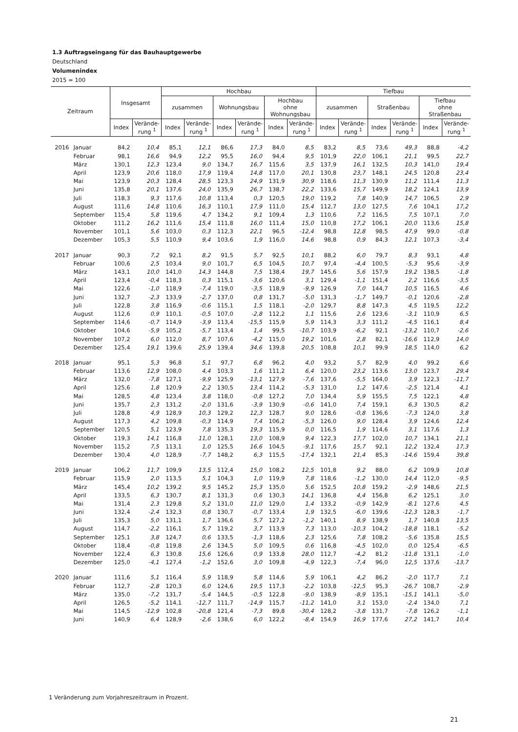1.3 Auftragseingang für das Bauhauptgewerbe
Deutschland
Volumenindex
2015 = 100
| Zeitraum | | Insgesamt | | Hochbau | | | | | | Tiefbau | | | | | |
| --- | --- | --- | --- | --- | --- | --- | --- | --- | --- | --- | --- | --- | --- | --- | --- |
| | | | | zusammen | | Wohnungsbau | | Hochbau ohne Wohnungsbau | | zusammen | | Straßenbau | | Tiefbau ohne Straßenbau | |
| | | Index | Verände- rung <sup>1</sup> | Index | Verände- rung <sup>1</sup> | Index | Verände- rung <sup>1</sup> | Index | Verände- rung <sup>1</sup> | Index | Verände- rung <sup>1</sup> | Index | Verände- rung <sup>1</sup> | Index | Verände- rung <sup>1</sup> |
| 2016 | Januar | 84,2 | 10,4 | 85,1 | 12,1 | 86,6 | 17,3 | 84,0 | 8,5 | 83,2 | 8,5 | 73,6 | 49,3 | 88,8 | -4,2 |
| | Februar | 98,1 | 16,6 | 94,9 | 12,2 | 95,5 | 16,0 | 94,4 | 9,5 | 101,9 | 22,0 | 106,1 | 21,1 | 99,5 | 22,7 |
| | März | 130,1 | 12,3 | 123,4 | 9,0 | 134,7 | 16,7 | 115,6 | 3,5 | 137,9 | 16,1 | 132,5 | 10,3 | 141,0 | 19,4 |
| | April | 123,9 | 20,6 | 118,0 | 17,9 | 119,4 | 14,8 | 117,0 | 20,1 | 130,8 | 23,7 | 148,1 | 24,5 | 120,8 | 23,4 |
| | Mai | 123,9 | 20,3 | 128,4 | 28,5 | 123,3 | 24,9 | 131,9 | 30,9 | 118,6 | 11,3 | 130,9 | 11,2 | 111,4 | 11,3 |
| | Juni | 135,8 | 20,1 | 137,6 | 24,0 | 135,9 | 26,7 | 138,7 | 22,2 | 133,6 | 15,7 | 149,9 | 18,2 | 124,1 | 13,9 |
| | Juli | 118,3 | 9,3 | 117,6 | 10,8 | 113,4 | 0,3 | 120,5 | 19,0 | 119,2 | 7,8 | 140,9 | 14,7 | 106,5 | 2,9 |
| | August | 111,6 | 14,8 | 110,6 | 16,3 | 110,1 | 17,9 | 111,0 | 15,4 | 112,7 | 13,0 | 127,5 | 7,6 | 104,1 | 17,2 |
| | September | 115,4 | 5,8 | 119,6 | 4,7 | 134,2 | 9,1 | 109,4 | 1,3 | 110,6 | 7,2 | 116,5 | 7,5 | 107,1 | 7,0 |
| | Oktober | 111,2 | 16,2 | 111,6 | 15,4 | 111,8 | 16,0 | 111,4 | 15,0 | 110,8 | 17,2 | 106,1 | 20,0 | 113,6 | 15,8 |
| | November | 101,1 | 5,6 | 103,0 | 0,3 | 112,3 | 22,1 | 96,5 | -12,4 | 98,8 | 12,8 | 98,5 | 47,9 | 99,0 | -0,8 |
| | Dezember | 105,3 | 5,5 | 110,9 | 9,4 | 103,6 | 1,9 | 116,0 | 14,6 | 98,8 | 0,9 | 84,3 | 12,1 | 107,3 | -3,4 |
| 2017 | Januar | 90,3 | 7,2 | 92,1 | 8,2 | 91,5 | 5,7 | 92,5 | 10,1 | 88,2 | 6,0 | 79,7 | 8,3 | 93,1 | 4,8 |
| | Februar | 100,6 | 2,5 | 103,4 | 9,0 | 101,7 | 6,5 | 104,5 | 10,7 | 97,4 | -4,4 | 100,5 | -5,3 | 95,6 | -3,9 |
| | März | 143,1 | 10,0 | 141,0 | 14,3 | 144,8 | 7,5 | 138,4 | 19,7 | 145,6 | 5,6 | 157,9 | 19,2 | 138,5 | -1,8 |
| | April | 123,4 | -0,4 | 118,3 | 0,3 | 115,1 | -3,6 | 120,6 | 3,1 | 129,4 | -1,1 | 151,4 | 2,2 | 116,6 | -3,5 |
| | Mai | 122,6 | -1,0 | 118,9 | -7,4 | 119,0 | -3,5 | 118,9 | -9,9 | 126,9 | 7,0 | 144,7 | 10,5 | 116,5 | 4,6 |
| | Juni | 132,7 | -2,3 | 133,9 | -2,7 | 137,0 | 0,8 | 131,7 | -5,0 | 131,3 | -1,7 | 149,7 | -0,1 | 120,6 | -2,8 |
| | Juli | 122,8 | 3,8 | 116,9 | -0,6 | 115,1 | 1,5 | 118,1 | -2,0 | 129,7 | 8,8 | 147,3 | 4,5 | 119,5 | 12,2 |
| | August | 112,6 | 0,9 | 110,1 | -0,5 | 107,0 | -2,8 | 112,2 | 1,1 | 115,6 | 2,6 | 123,6 | -3,1 | 110,9 | 6,5 |
| | September | 114,6 | -0,7 | 114,9 | -3,9 | 113,4 | -15,5 | 115,9 | 5,9 | 114,3 | 3,3 | 111,2 | -4,5 | 116,1 | 8,4 |
| | Oktober | 104,6 | -5,9 | 105,2 | -5,7 | 113,4 | 1,4 | 99,5 | -10,7 | 103,9 | -6,2 | 92,1 | -13,2 | 110,7 | -2,6 |
| | November | 107,2 | 6,0 | 112,0 | 8,7 | 107,6 | -4,2 | 115,0 | 19,2 | 101,6 | 2,8 | 82,1 | -16,6 | 112,9 | 14,0 |
| | Dezember | 125,4 | 19,1 | 139,6 | 25,9 | 139,4 | 34,6 | 139,8 | 20,5 | 108,8 | 10,1 | 99,9 | 18,5 | 114,0 | 6,2 |
| 2018 | Januar | 95,1 | 5,3 | 96,8 | 5,1 | 97,7 | 6,8 | 96,2 | 4,0 | 93,2 | 5,7 | 82,9 | 4,0 | 99,2 | 6,6 |
| | Februar | 113,6 | 12,9 | 108,0 | 4,4 | 103,3 | 1,6 | 111,2 | 6,4 | 120,0 | 23,2 | 113,6 | 13,0 | 123,7 | 29,4 |
| | März | 132,0 | -7,8 | 127,1 | -9,9 | 125,9 | -13,1 | 127,9 | -7,6 | 137,6 | -5,5 | 164,0 | 3,9 | 122,3 | -11,7 |
| | April | 125,6 | 1,8 | 120,9 | 2,2 | 130,5 | 13,4 | 114,2 | -5,3 | 131,0 | 1,2 | 147,6 | -2,5 | 121,4 | 4,1 |
| | Mai | 128,5 | 4,8 | 123,4 | 3,8 | 118,0 | -0,8 | 127,2 | 7,0 | 134,4 | 5,9 | 155,5 | 7,5 | 122,1 | 4,8 |
| | Juni | 135,7 | 2,3 | 131,2 | -2,0 | 131,6 | -3,9 | 130,9 | -0,6 | 141,0 | 7,4 | 159,1 | 6,3 | 130,5 | 8,2 |
| | Juli | 128,8 | 4,9 | 128,9 | 10,3 | 129,2 | 12,3 | 128,7 | 9,0 | 128,6 | -0,8 | 136,6 | -7,3 | 124,0 | 3,8 |
| | August | 117,3 | 4,2 | 109,8 | -0,3 | 114,9 | 7,4 | 106,2 | -5,3 | 126,0 | 9,0 | 128,4 | 3,9 | 124,6 | 12,4 |
| | September | 120,5 | 5,1 | 123,9 | 7,8 | 135,3 | 19,3 | 115,9 | 0,0 | 116,5 | 1,9 | 114,6 | 3,1 | 117,6 | 1,3 |
| | Oktober | 119,3 | 14,1 | 116,8 | 11,0 | 128,1 | 13,0 | 108,9 | 9,4 | 122,3 | 17,7 | 102,0 | 10,7 | 134,1 | 21,1 |
| | November | 115,2 | 7,5 | 113,1 | 1,0 | 125,5 | 16,6 | 104,5 | -9,1 | 117,6 | 15,7 | 92,1 | 12,2 | 132,4 | 17,3 |
| | Dezember | 130,4 | 4,0 | 128,9 | -7,7 | 148,2 | 6,3 | 115,5 | -17,4 | 132,1 | 21,4 | 85,3 | -14,6 | 159,4 | 39,8 |
| 2019 | Januar | 106,2 | 11,7 | 109,9 | 13,5 | 112,4 | 15,0 | 108,2 | 12,5 | 101,8 | 9,2 | 88,0 | 6,2 | 109,9 | 10,8 |
| | Februar | 115,9 | 2,0 | 113,5 | 5,1 | 104,3 | 1,0 | 119,9 | 7,8 | 118,6 | -1,2 | 130,0 | 14,4 | 112,0 | -9,5 |
| | März | 145,4 | 10,2 | 139,2 | 9,5 | 145,2 | 15,3 | 135,0 | 5,6 | 152,5 | 10,8 | 159,2 | -2,9 | 148,6 | 21,5 |
| | April | 133,5 | 6,3 | 130,7 | 8,1 | 131,3 | 0,6 | 130,3 | 14,1 | 136,8 | 4,4 | 156,8 | 6,2 | 125,1 | 3,0 |
| | Mai | 131,4 | 2,3 | 129,8 | 5,2 | 131,0 | 11,0 | 129,0 | 1,4 | 133,2 | -0,9 | 142,9 | -8,1 | 127,6 | 4,5 |
| | Juni | 132,4 | -2,4 | 132,3 | 0,8 | 130,7 | -0,7 | 133,4 | 1,9 | 132,5 | -6,0 | 139,6 | -12,3 | 128,3 | -1,7 |
| | Juli | 135,3 | 5,0 | 131,1 | 1,7 | 136,6 | 5,7 | 127,2 | -1,2 | 140,1 | 8,9 | 138,9 | 1,7 | 140,8 | 13,5 |
| | August | 114,7 | -2,2 | 116,1 | 5,7 | 119,2 | 3,7 | 113,9 | 7,3 | 113,0 | -10,3 | 104,2 | -18,8 | 118,1 | -5,2 |
| | September | 125,1 | 3,8 | 124,7 | 0,6 | 133,5 | -1,3 | 118,6 | 2,3 | 125,6 | 7,8 | 108,2 | -5,6 | 135,8 | 15,5 |
| | Oktober | 118,4 | -0,8 | 119,8 | 2,6 | 134,5 | 5,0 | 109,5 | 0,6 | 116,8 | -4,5 | 102,0 | 0,0 | 125,4 | -6,5 |
| | November | 122,4 | 6,3 | 130,8 | 15,6 | 126,6 | 0,9 | 133,8 | 28,0 | 112,7 | -4,2 | 81,2 | -11,8 | 131,1 | -1,0 |
| | Dezember | 125,0 | -4,1 | 127,4 | -1,2 | 152,6 | 3,0 | 109,8 | -4,9 | 122,3 | -7,4 | 96,0 | 12,5 | 137,6 | -13,7 |
| 2020 | Januar | 111,6 | 5,1 | 116,4 | 5,9 | 118,9 | 5,8 | 114,6 | 5,9 | 106,1 | 4,2 | 86,2 | -2,0 | 117,7 | 7,1 |
| | Februar | 112,7 | -2,8 | 120,3 | 6,0 | 124,6 | 19,5 | 117,3 | -2,2 | 103,8 | -12,5 | 95,3 | -26,7 | 108,7 | -2,9 |
| | März | 135,0 | -7,2 | 131,7 | -5,4 | 144,5 | -0,5 | 122,8 | -9,0 | 138,9 | -8,9 | 135,1 | -15,1 | 141,1 | -5,0 |
| | April | 126,5 | -5,2 | 114,1 | -12,7 | 111,7 | -14,9 | 115,7 | -11,2 | 141,0 | 3,1 | 153,0 | -2,4 | 134,0 | 7,1 |
| | Mai | 114,5 | -12,9 | 102,8 | -20,8 | 121,4 | -7,3 | 89,8 | -30,4 | 128,2 | -3,8 | 131,7 | -7,8 | 126,2 | -1,1 |
| | Juni | 140,9 | 6,4 | 128,9 | -2,6 | 138,6 | 6,0 | 122,2 | -8,4 | 154,9 | 16,9 | 177,6 | 27,2 | 141,7 | 10,4 |
1 Veränderung zum Vorjahreszeitraum in Prozent.
21